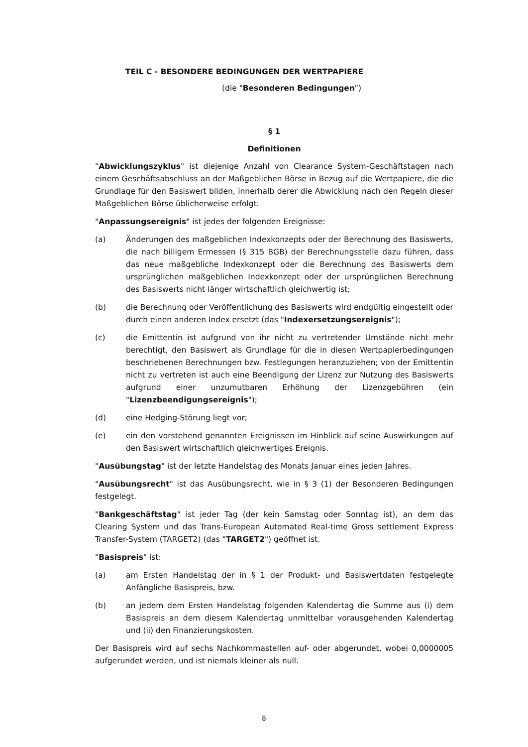TEIL C - BESONDERE BEDINGUNGEN DER WERTPAPIERE
(die "Besonderen Bedingungen")
§ 1
Definitionen
"Abwicklungszyklus" ist diejenige Anzahl von Clearance System-Geschäftstagen nach einem Geschäftsabschluss an der Maßgeblichen Börse in Bezug auf die Wertpapiere, die die Grundlage für den Basiswert bilden, innerhalb derer die Abwicklung nach den Regeln dieser Maßgeblichen Börse üblicherweise erfolgt.
"Anpassungsereignis" ist jedes der folgenden Ereignisse:
(a) Änderungen des maßgeblichen Indexkonzepts oder der Berechnung des Basiswerts, die nach billigem Ermessen (§ 315 BGB) der Berechnungsstelle dazu führen, dass das neue maßgebliche Indexkonzept oder die Berechnung des Basiswerts dem ursprünglichen maßgeblichen Indexkonzept oder der ursprünglichen Berechnung des Basiswerts nicht länger wirtschaftlich gleichwertig ist;
(b) die Berechnung oder Veröffentlichung des Basiswerts wird endgültig eingestellt oder durch einen anderen Index ersetzt (das "Indexersetzungsereignis");
(c) die Emittentin ist aufgrund von ihr nicht zu vertretender Umstände nicht mehr berechtigt, den Basiswert als Grundlage für die in diesen Wertpapierbedingungen beschriebenen Berechnungen bzw. Festlegungen heranzuziehen; von der Emittentin nicht zu vertreten ist auch eine Beendigung der Lizenz zur Nutzung des Basiswerts aufgrund einer unzumutbaren Erhöhung der Lizenzgebühren (ein "Lizenzbeendigungsereignis");
(d) eine Hedging-Störung liegt vor;
(e) ein den vorstehend genannten Ereignissen im Hinblick auf seine Auswirkungen auf den Basiswert wirtschaftlich gleichwertiges Ereignis.
"Ausübungstag" ist der letzte Handelstag des Monats Januar eines jeden Jahres.
"Ausübungsrecht" ist das Ausübungsrecht, wie in § 3 (1) der Besonderen Bedingungen festgelegt.
"Bankgeschäftstag" ist jeder Tag (der kein Samstag oder Sonntag ist), an dem das Clearing System und das Trans-European Automated Real-time Gross settlement Express Transfer-System (TARGET2) (das "TARGET2") geöffnet ist.
"Basispreis" ist:
(a) am Ersten Handelstag der in § 1 der Produkt- und Basiswertdaten festgelegte Anfängliche Basispreis, bzw.
(b) an jedem dem Ersten Handelstag folgenden Kalendertag die Summe aus (i) dem Basispreis an dem diesem Kalendertag unmittelbar vorausgehenden Kalendertag und (ii) den Finanzierungskosten.
Der Basispreis wird auf sechs Nachkommastellen auf- oder abgerundet, wobei 0,0000005 aufgerundet werden, und ist niemals kleiner als null.
8